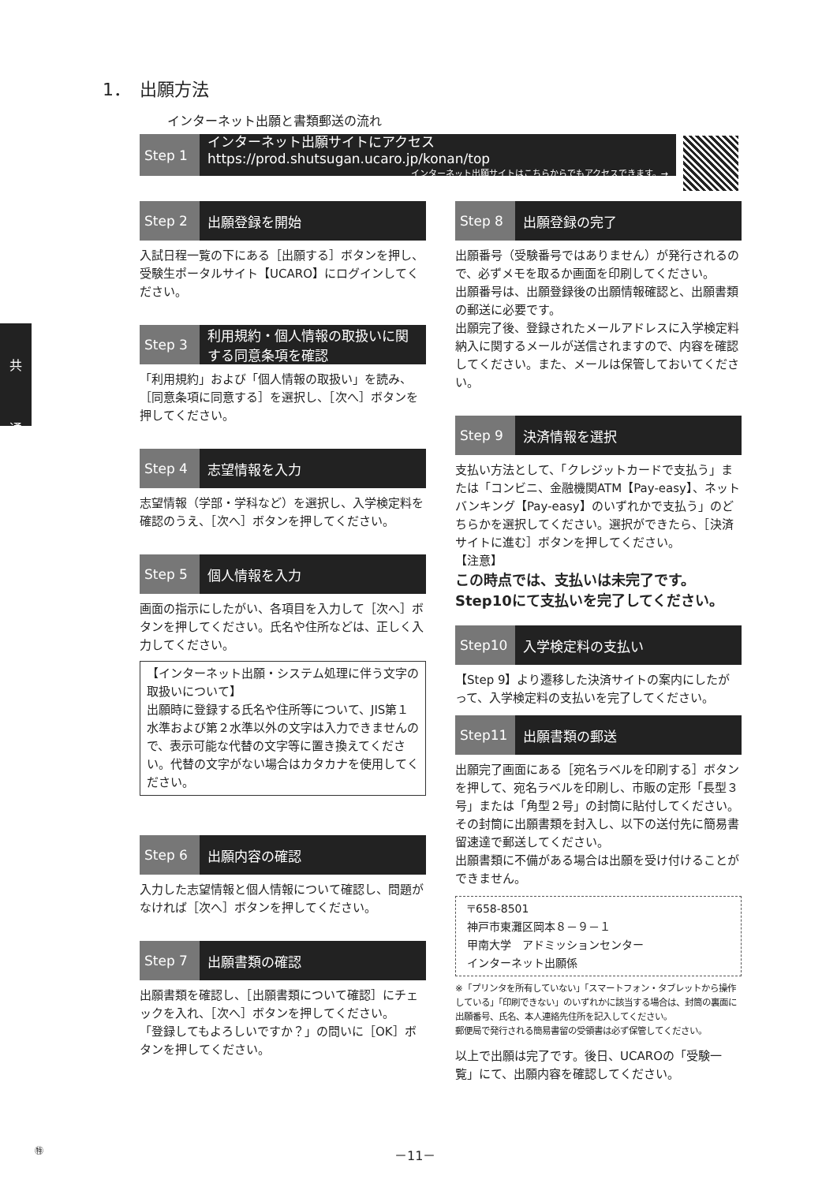1．　出願方法
インターネット出願と書類郵送の流れ
Step 1
インターネット出願サイトにアクセス　https://prod.shutsugan.ucaro.jp/konan/top
インターネット出願サイトはこちらからでもアクセスできます。→
共
通
Step 2
出願登録を開始
入試日程一覧の下にある［出願する］ボタンを押し、受験生ポータルサイト【UCARO】にログインしてください。
Step 3
利用規約・個人情報の取扱いに関する同意条項を確認
「利用規約」および「個人情報の取扱い」を読み、［同意条項に同意する］を選択し、［次へ］ボタンを押してください。
Step 4
志望情報を入力
志望情報（学部・学科など）を選択し、入学検定料を確認のうえ、［次へ］ボタンを押してください。
Step 5
個人情報を入力
画面の指示にしたがい、各項目を入力して［次へ］ボタンを押してください。氏名や住所などは、正しく入力してください。
【インターネット出願・システム処理に伴う文字の取扱いについて】
出願時に登録する氏名や住所等について、JIS第１水準および第２水準以外の文字は入力できませんので、表示可能な代替の文字等に置き換えてください。代替の文字がない場合はカタカナを使用してください。
Step 6
出願内容の確認
入力した志望情報と個人情報について確認し、問題がなければ［次へ］ボタンを押してください。
Step 7
出願書類の確認
出願書類を確認し、［出願書類について確認］にチェックを入れ、［次へ］ボタンを押してください。
「登録してもよろしいですか？」の問いに［OK］ボタンを押してください。
Step 8
出願登録の完了
出願番号（受験番号ではありません）が発行されるので、必ずメモを取るか画面を印刷してください。
出願番号は、出願登録後の出願情報確認と、出願書類の郵送に必要です。
出願完了後、登録されたメールアドレスに入学検定料納入に関するメールが送信されますので、内容を確認してください。また、メールは保管しておいてください。
Step 9
決済情報を選択
支払い方法として、「クレジットカードで支払う」または「コンビニ、金融機関ATM【Pay-easy】、ネットバンキング【Pay-easy】のいずれかで支払う」のどちらかを選択してください。選択ができたら、［決済サイトに進む］ボタンを押してください。
【注意】
この時点では、支払いは未完了です。
Step10にて支払いを完了してください。
Step10
入学検定料の支払い
【Step 9】より遷移した決済サイトの案内にしたがって、入学検定料の支払いを完了してください。
Step11
出願書類の郵送
出願完了画面にある［宛名ラベルを印刷する］ボタンを押して、宛名ラベルを印刷し、市販の定形「長型３号」または「角型２号」の封筒に貼付してください。その封筒に出願書類を封入し、以下の送付先に簡易書留速達で郵送してください。
出願書類に不備がある場合は出願を受け付けることができません。
〒658-8501
神戸市東灘区岡本８－９－１
甲南大学　アドミッションセンター
インターネット出願係
※「プリンタを所有していない」「スマートフォン・タブレットから操作している」「印刷できない」のいずれかに該当する場合は、封筒の裏面に出願番号、氏名、本人連絡先住所を記入してください。
郵便局で発行される簡易書留の受領書は必ず保管してください。
以上で出願は完了です。後日、UCAROの「受験一覧」にて、出願内容を確認してください。
㊕ －11－